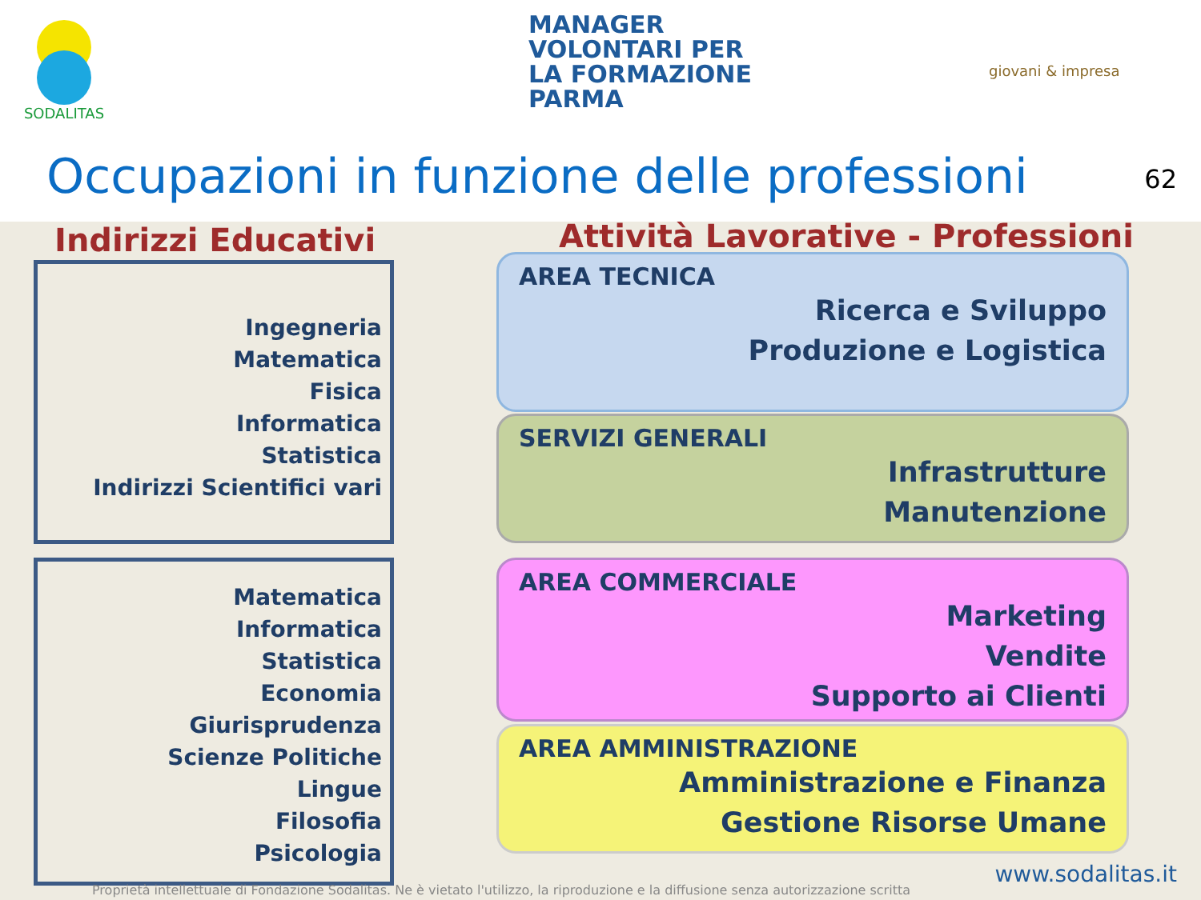SODALITAS
MANAGER
VOLONTARI PER
LA FORMAZIONE
PARMA
giovani & impresa
Occupazioni in funzione delle professioni
62
Indirizzi Educativi
Attività Lavorative - Professioni
Ingegneria
Matematica
Fisica
Informatica
Statistica
Indirizzi Scientifici vari
Matematica
Informatica
Statistica
Economia
Giurisprudenza
Scienze Politiche
Lingue
Filosofia
Psicologia
AREA TECNICA
Ricerca e Sviluppo
Produzione e Logistica
SERVIZI GENERALI
Infrastrutture
Manutenzione
AREA COMMERCIALE
Marketing
Vendite
Supporto ai Clienti
AREA AMMINISTRAZIONE
Amministrazione e Finanza
Gestione Risorse Umane
www.sodalitas.it
Proprietà intellettuale di Fondazione Sodalitas. Ne è vietato l'utilizzo, la riproduzione e la diffusione senza autorizzazione scritta